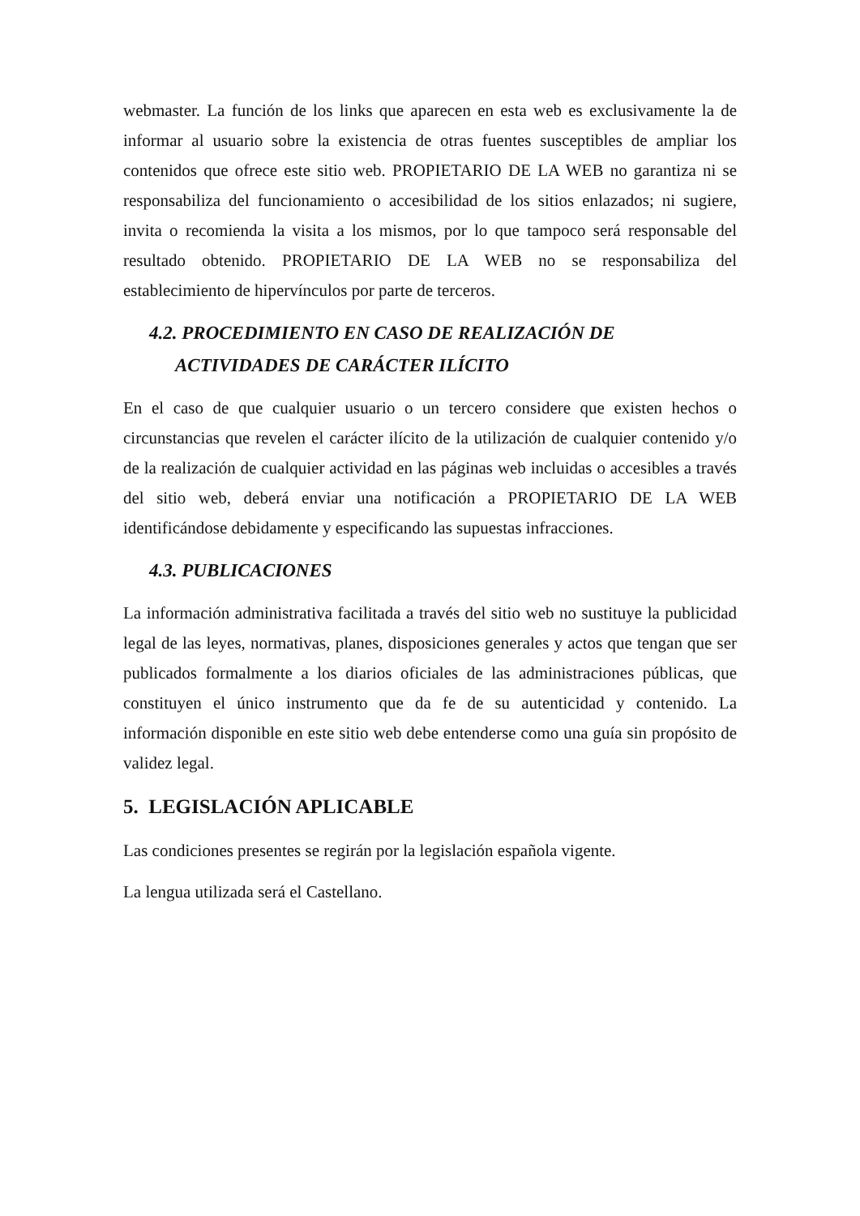webmaster. La función de los links que aparecen en esta web es exclusivamente la de informar al usuario sobre la existencia de otras fuentes susceptibles de ampliar los contenidos que ofrece este sitio web. PROPIETARIO DE LA WEB no garantiza ni se responsabiliza del funcionamiento o accesibilidad de los sitios enlazados; ni sugiere, invita o recomienda la visita a los mismos, por lo que tampoco será responsable del resultado obtenido. PROPIETARIO DE LA WEB no se responsabiliza del establecimiento de hipervínculos por parte de terceros.
4.2. PROCEDIMIENTO EN CASO DE REALIZACIÓN DE
ACTIVIDADES DE CARÁCTER ILÍCITO
En el caso de que cualquier usuario o un tercero considere que existen hechos o circunstancias que revelen el carácter ilícito de la utilización de cualquier contenido y/o de la realización de cualquier actividad en las páginas web incluidas o accesibles a través del sitio web, deberá enviar una notificación a PROPIETARIO DE LA WEB identificándose debidamente y especificando las supuestas infracciones.
4.3. PUBLICACIONES
La información administrativa facilitada a través del sitio web no sustituye la publicidad legal de las leyes, normativas, planes, disposiciones generales y actos que tengan que ser publicados formalmente a los diarios oficiales de las administraciones públicas, que constituyen el único instrumento que da fe de su autenticidad y contenido. La información disponible en este sitio web debe entenderse como una guía sin propósito de validez legal.
5. LEGISLACIÓN APLICABLE
Las condiciones presentes se regirán por la legislación española vigente.
La lengua utilizada será el Castellano.